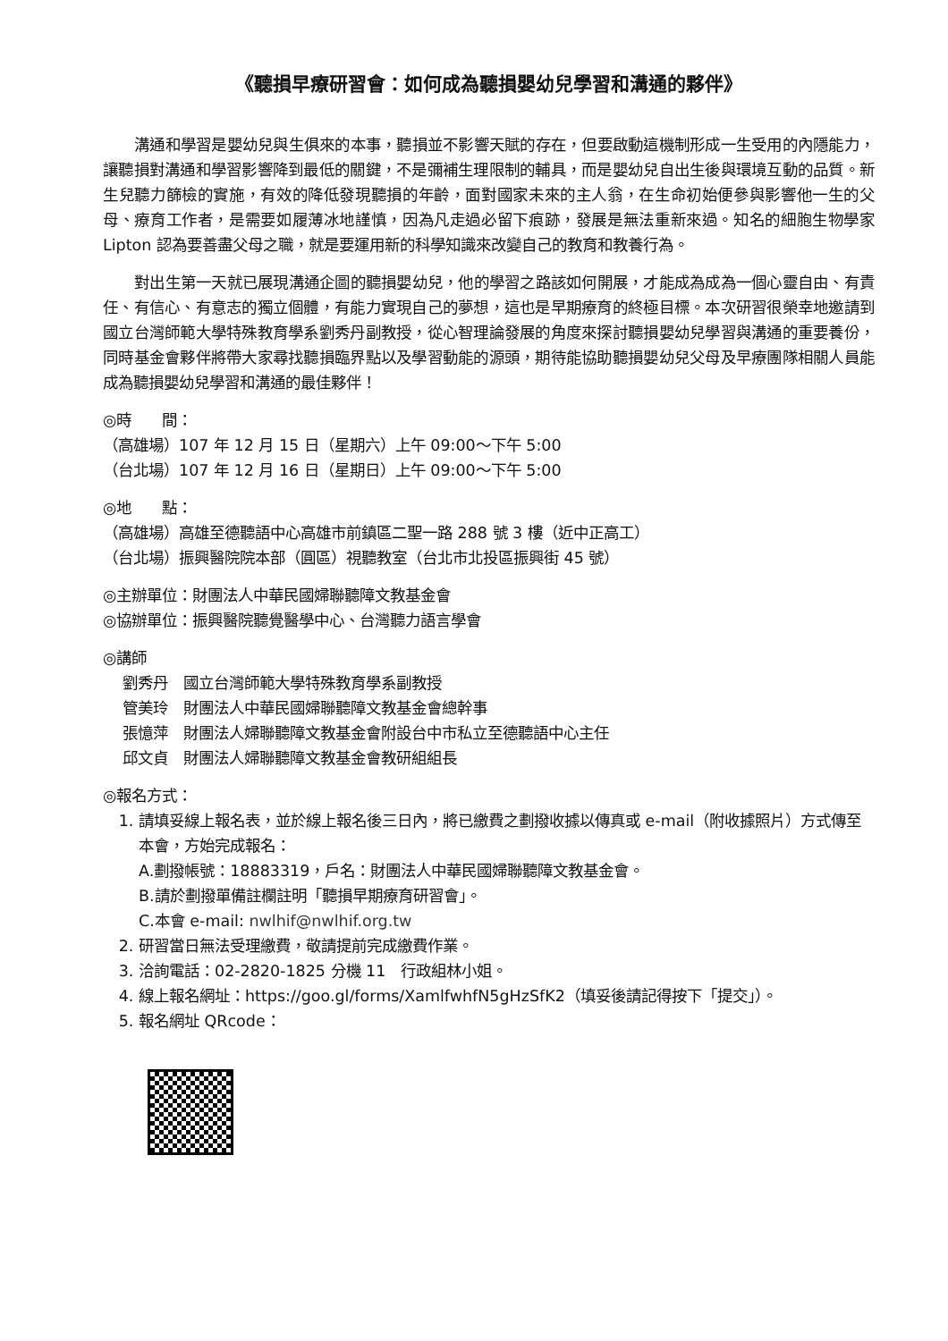《聽損早療研習會：如何成為聽損嬰幼兒學習和溝通的夥伴》
溝通和學習是嬰幼兒與生俱來的本事，聽損並不影響天賦的存在，但要啟動這機制形成一生受用的內隱能力，讓聽損對溝通和學習影響降到最低的關鍵，不是彌補生理限制的輔具，而是嬰幼兒自出生後與環境互動的品質。新生兒聽力篩檢的實施，有效的降低發現聽損的年齡，面對國家未來的主人翁，在生命初始便參與影響他一生的父母、療育工作者，是需要如履薄冰地謹慎，因為凡走過必留下痕跡，發展是無法重新來過。知名的細胞生物學家 Lipton 認為要善盡父母之職，就是要運用新的科學知識來改變自己的教育和教養行為。
對出生第一天就已展現溝通企圖的聽損嬰幼兒，他的學習之路該如何開展，才能成為成為一個心靈自由、有責任、有信心、有意志的獨立個體，有能力實現自己的夢想，這也是早期療育的終極目標。本次研習很榮幸地邀請到國立台灣師範大學特殊教育學系劉秀丹副教授，從心智理論發展的角度來探討聽損嬰幼兒學習與溝通的重要養份，同時基金會夥伴將帶大家尋找聽損臨界點以及學習動能的源頭，期待能協助聽損嬰幼兒父母及早療團隊相關人員能成為聽損嬰幼兒學習和溝通的最佳夥伴！
◎時　　間：
（高雄場）107 年 12 月 15 日（星期六）上午 09:00～下午 5:00
（台北場）107 年 12 月 16 日（星期日）上午 09:00～下午 5:00
◎地　　點：
（高雄場）高雄至德聽語中心高雄市前鎮區二聖一路 288 號 3 樓（近中正高工）
（台北場）振興醫院院本部（圓區）視聽教室（台北市北投區振興街 45 號）
◎主辦單位：財團法人中華民國婦聯聽障文教基金會
◎協辦單位：振興醫院聽覺醫學中心、台灣聽力語言學會
◎講師
劉秀丹　國立台灣師範大學特殊教育學系副教授
管美玲　財團法人中華民國婦聯聽障文教基金會總幹事
張憶萍　財團法人婦聯聽障文教基金會附設台中市私立至德聽語中心主任
邱文貞　財團法人婦聯聽障文教基金會教研組組長
◎報名方式：
1. 請填妥線上報名表，並於線上報名後三日內，將已繳費之劃撥收據以傳真或 e-mail（附收據照片）方式傳至本會，方始完成報名：
A.劃撥帳號：18883319，戶名：財團法人中華民國婦聯聽障文教基金會。
B.請於劃撥單備註欄註明「聽損早期療育研習會」。
C.本會 e-mail: nwlhif@nwlhif.org.tw
2. 研習當日無法受理繳費，敬請提前完成繳費作業。
3. 洽詢電話：02-2820-1825 分機 11　行政組林小姐。
4. 線上報名網址：https://goo.gl/forms/XamlfwhfN5gHzSfK2（填妥後請記得按下「提交」）。
5. 報名網址 QRcode：